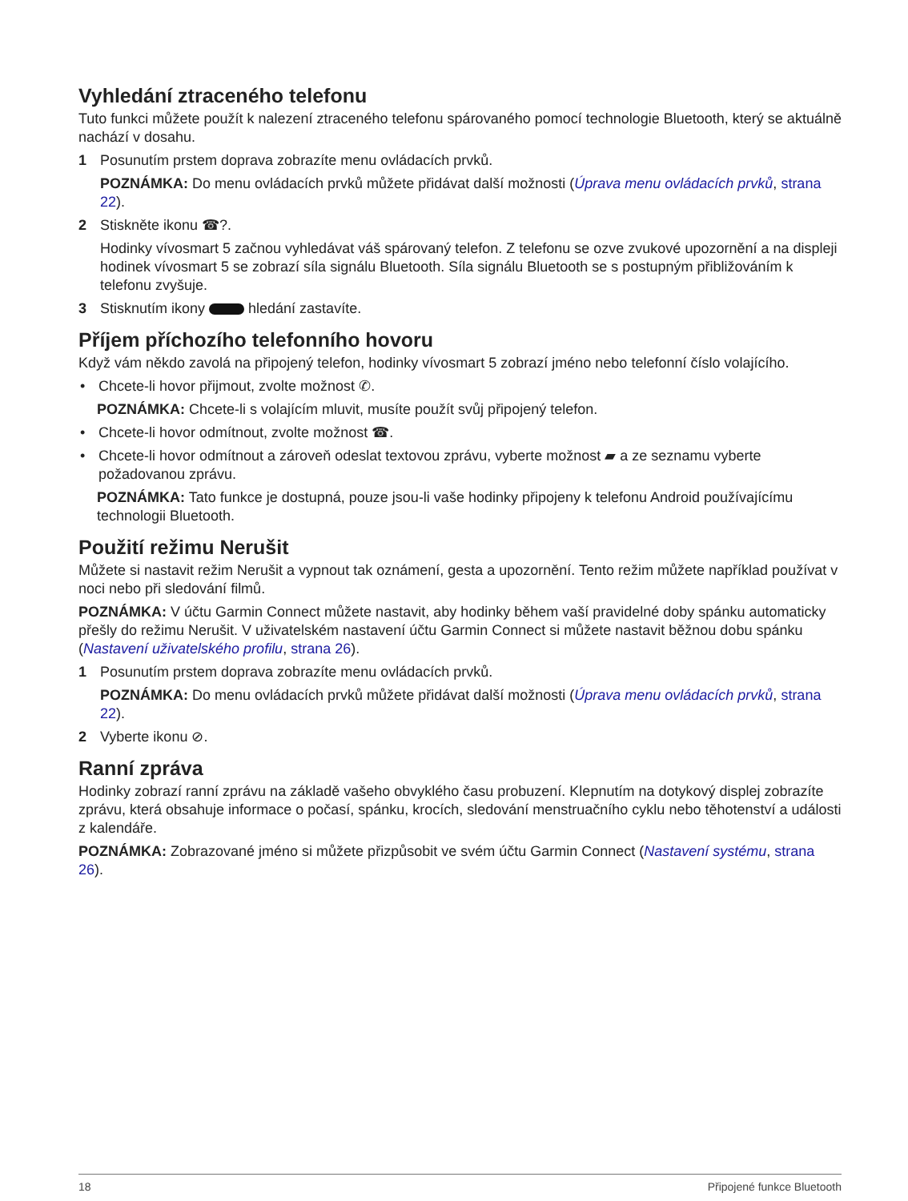Vyhledání ztraceného telefonu
Tuto funkci můžete použít k nalezení ztraceného telefonu spárovaného pomocí technologie Bluetooth, který se aktuálně nachází v dosahu.
1 Posunutím prstem doprava zobrazíte menu ovládacích prvků.
POZNÁMKA: Do menu ovládacích prvků můžete přidávat další možnosti (Úprava menu ovládacích prvků, strana 22).
2 Stiskněte ikonu ☎?.
Hodinky vívosmart 5 začnou vyhledávat váš spárovaný telefon. Z telefonu se ozve zvukové upozornění a na displeji hodinek vívosmart 5 se zobrazí síla signálu Bluetooth. Síla signálu Bluetooth se s postupným přibližováním k telefonu zvyšuje.
3 Stisknutím ikony hledání zastavíte.
Příjem příchozího telefonního hovoru
Když vám někdo zavolá na připojený telefon, hodinky vívosmart 5 zobrazí jméno nebo telefonní číslo volajícího.
• Chcete-li hovor přijmout, zvolte možnost ✆.
POZNÁMKA: Chcete-li s volajícím mluvit, musíte použít svůj připojený telefon.
• Chcete-li hovor odmítnout, zvolte možnost ☎.
• Chcete-li hovor odmítnout a zároveň odeslat textovou zprávu, vyberte možnost ▰ a ze seznamu vyberte požadovanou zprávu.
POZNÁMKA: Tato funkce je dostupná, pouze jsou-li vaše hodinky připojeny k telefonu Android používajícímu technologii Bluetooth.
Použití režimu Nerušit
Můžete si nastavit režim Nerušit a vypnout tak oznámení, gesta a upozornění. Tento režim můžete například používat v noci nebo při sledování filmů.
POZNÁMKA: V účtu Garmin Connect můžete nastavit, aby hodinky během vaší pravidelné doby spánku automaticky přešly do režimu Nerušit. V uživatelském nastavení účtu Garmin Connect si můžete nastavit běžnou dobu spánku (Nastavení uživatelského profilu, strana 26).
1 Posunutím prstem doprava zobrazíte menu ovládacích prvků.
POZNÁMKA: Do menu ovládacích prvků můžete přidávat další možnosti (Úprava menu ovládacích prvků, strana 22).
2 Vyberte ikonu ⊘.
Ranní zpráva
Hodinky zobrazí ranní zprávu na základě vašeho obvyklého času probuzení. Klepnutím na dotykový displej zobrazíte zprávu, která obsahuje informace o počasí, spánku, krocích, sledování menstruačního cyklu nebo těhotenství a události z kalendáře.
POZNÁMKA: Zobrazované jméno si můžete přizpůsobit ve svém účtu Garmin Connect (Nastavení systému, strana 26).
18 Připojené funkce Bluetooth